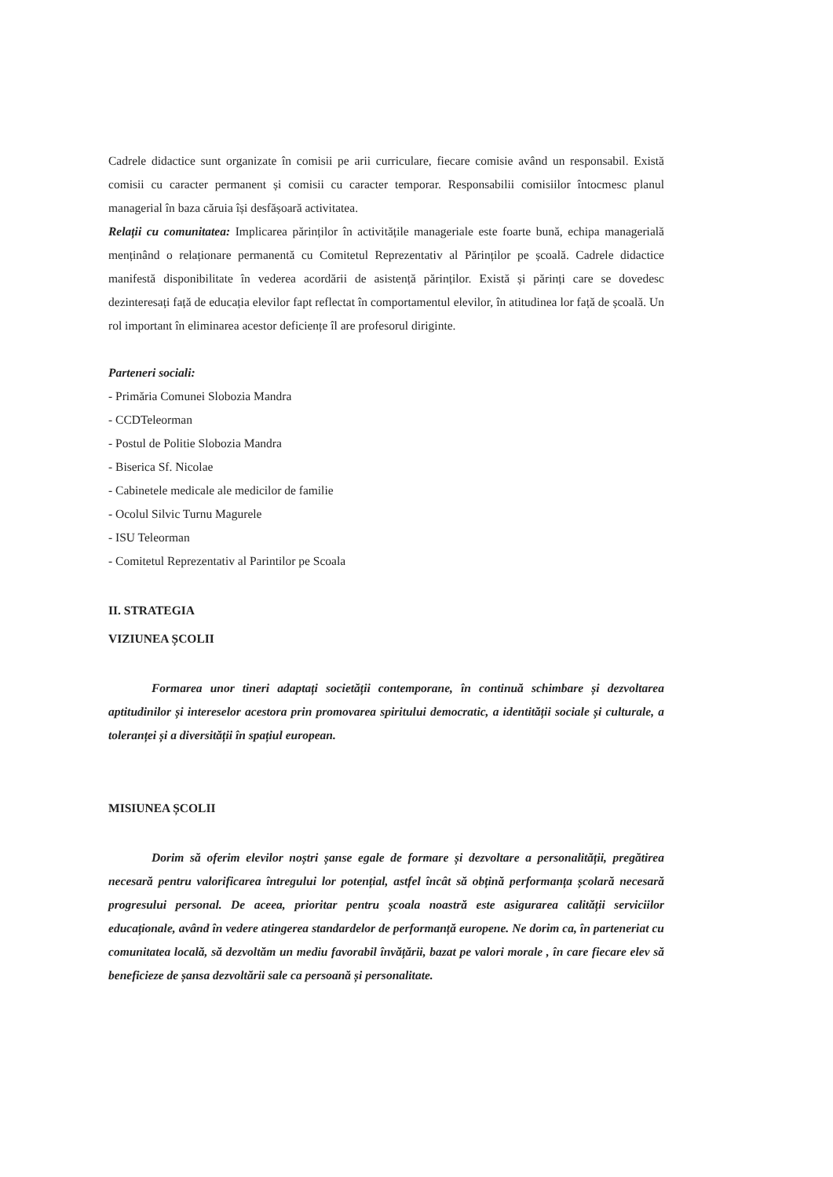Cadrele didactice sunt organizate în comisii pe arii curriculare, fiecare comisie având un responsabil. Există comisii cu caracter permanent și comisii cu caracter temporar. Responsabilii comisiilor întocmesc planul managerial în baza căruia își desfășoară activitatea.
Relații cu comunitatea: Implicarea părinților în activitățile manageriale este foarte bună, echipa managerială menținând o relaționare permanentă cu Comitetul Reprezentativ al Părinților pe școală. Cadrele didactice manifestă disponibilitate în vederea acordării de asistență părinților. Există și părinți care se dovedesc dezinteresați față de educația elevilor fapt reflectat în comportamentul elevilor, în atitudinea lor față de școală. Un rol important în eliminarea acestor deficiențe îl are profesorul diriginte.
Parteneri sociali:
- Primăria Comunei Slobozia Mandra
- CCDTeleorman
- Postul de Politie Slobozia Mandra
- Biserica Sf. Nicolae
- Cabinetele medicale ale medicilor de familie
- Ocolul Silvic Turnu Magurele
- ISU Teleorman
- Comitetul Reprezentativ al Parintilor pe Scoala
II. STRATEGIA
VIZIUNEA ȘCOLII
Formarea unor tineri adaptați societății contemporane, în continuă schimbare și dezvoltarea aptitudinilor și intereselor acestora prin promovarea spiritului democratic, a identității sociale și culturale, a toleranței și a diversității în spațiul european.
MISIUNEA ȘCOLII
Dorim să oferim elevilor noștri șanse egale de formare și dezvoltare a personalității, pregătirea necesară pentru valorificarea întregului lor potențial, astfel încât să obțină performanța școlară necesară progresului personal. De aceea, prioritar pentru școala noastră este asigurarea calității serviciilor educaționale, având în vedere atingerea standardelor de performanță europene. Ne dorim ca, în parteneriat cu comunitatea locală, să dezvoltăm un mediu favorabil învățării, bazat pe valori morale , în care fiecare elev să beneficieze de șansa dezvoltării sale ca persoană și personalitate.